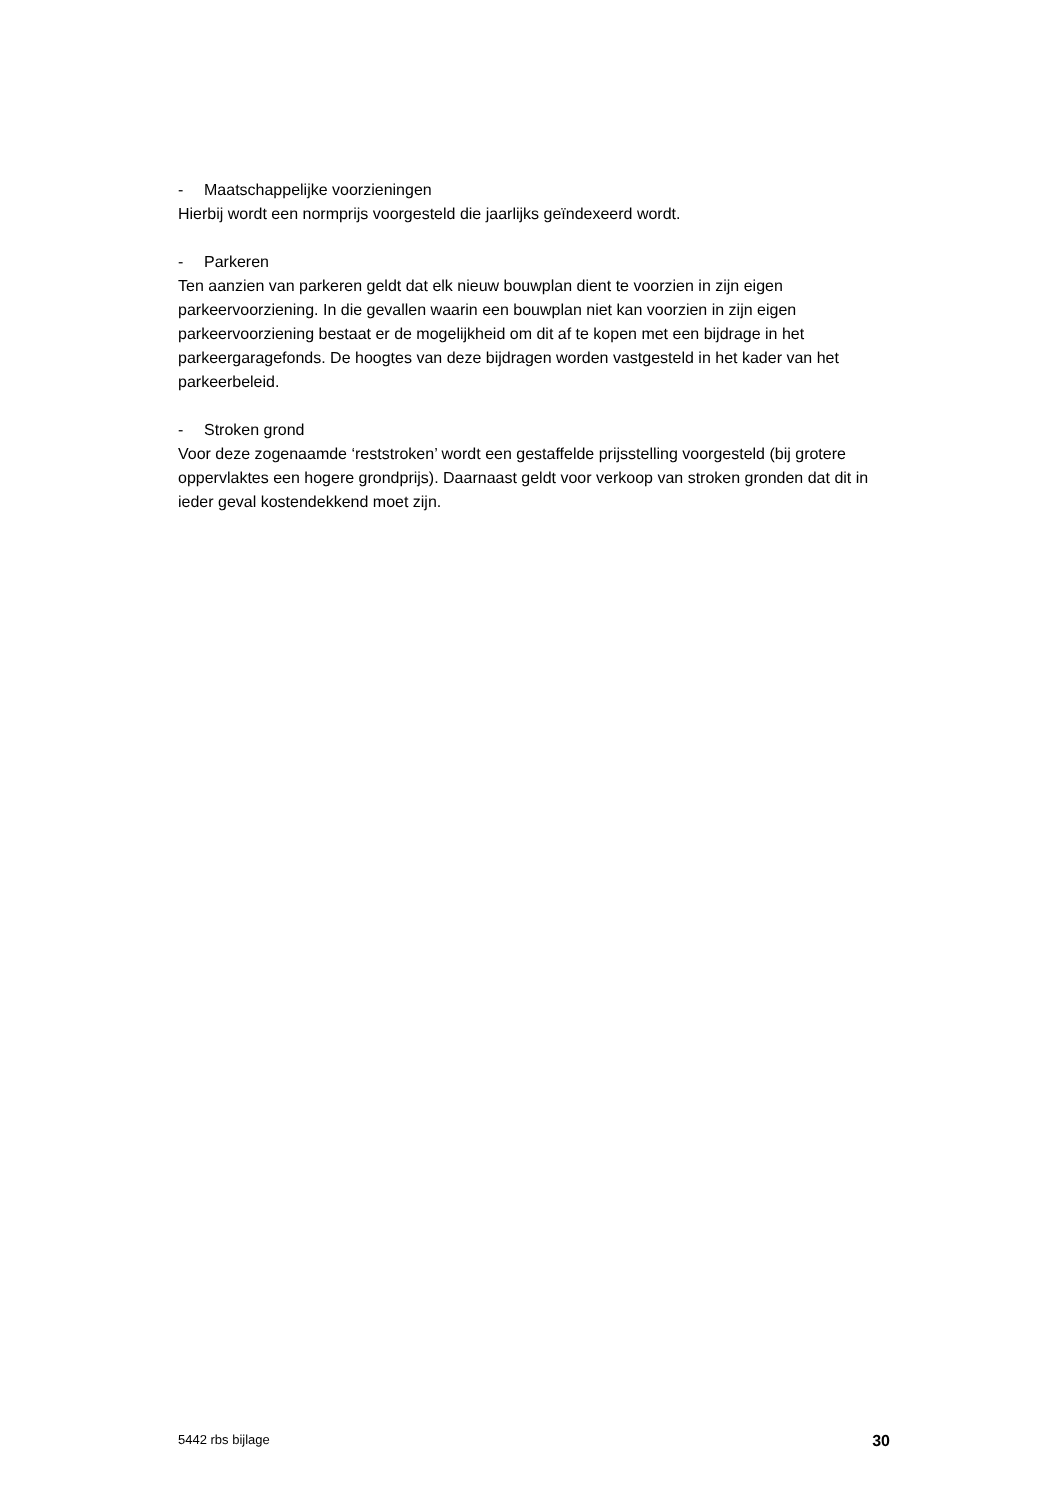- Maatschappelijke voorzieningen
Hierbij wordt een normprijs voorgesteld die jaarlijks geïndexeerd wordt.
- Parkeren
Ten aanzien van parkeren geldt dat elk nieuw bouwplan dient te voorzien in zijn eigen parkeervoorziening. In die gevallen waarin een bouwplan niet kan voorzien in zijn eigen parkeervoorziening bestaat er de mogelijkheid om dit af te kopen met een bijdrage in het parkeergaragefonds. De hoogtes van deze bijdragen worden vastgesteld in het kader van het parkeerbeleid.
- Stroken grond
Voor deze zogenaamde ‘reststroken’ wordt een gestaffelde prijsstelling voorgesteld (bij grotere oppervlaktes een hogere grondprijs). Daarnaast geldt voor verkoop van stroken gronden dat dit in ieder geval kostendekkend moet zijn.
5442 rbs bijlage 30